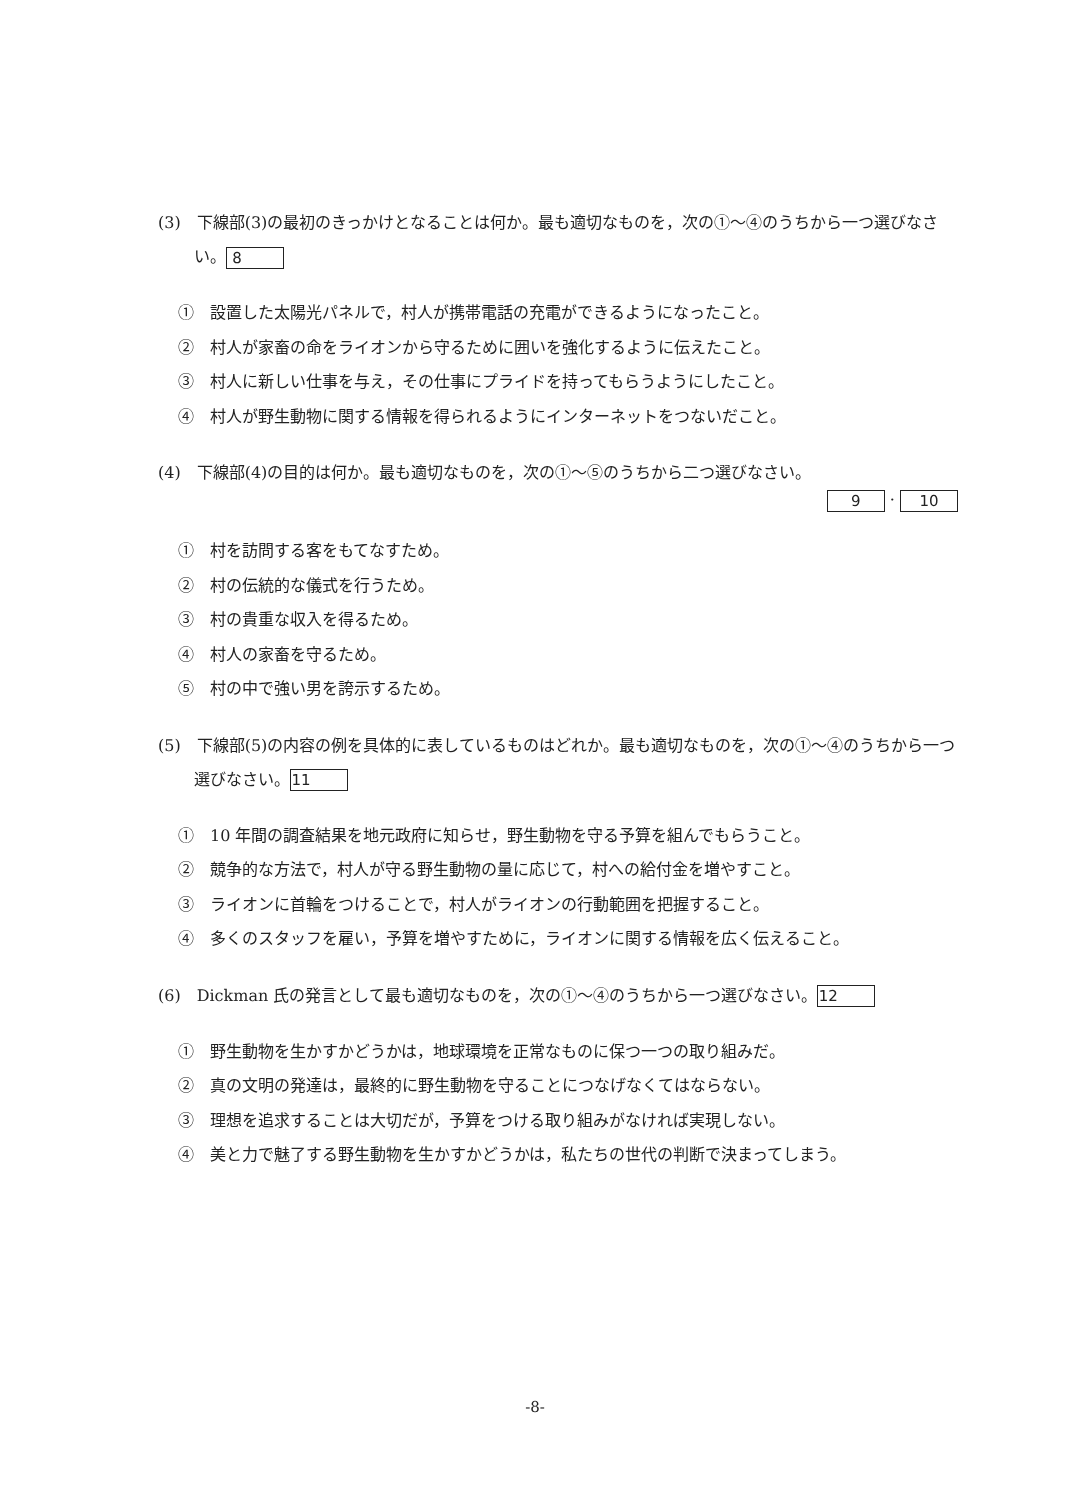(3)　下線部(3)の最初のきっかけとなることは何か。最も適切なものを，次の①～④のうちから一つ選びなさい。 8
①　設置した太陽光パネルで，村人が携帯電話の充電ができるようになったこと。
②　村人が家畜の命をライオンから守るために囲いを強化するように伝えたこと。
③　村人に新しい仕事を与え，その仕事にプライドを持ってもらうようにしたこと。
④　村人が野生動物に関する情報を得られるようにインターネットをつないだこと。
(4)　下線部(4)の目的は何か。最も適切なものを，次の①～⑤のうちから二つ選びなさい。
9 · 10
①　村を訪問する客をもてなすため。
②　村の伝統的な儀式を行うため。
③　村の貴重な収入を得るため。
④　村人の家畜を守るため。
⑤　村の中で強い男を誇示するため。
(5)　下線部(5)の内容の例を具体的に表しているものはどれか。最も適切なものを，次の①～④のうちから一つ選びなさい。 11
①　10 年間の調査結果を地元政府に知らせ，野生動物を守る予算を組んでもらうこと。
②　競争的な方法で，村人が守る野生動物の量に応じて，村への給付金を増やすこと。
③　ライオンに首輪をつけることで，村人がライオンの行動範囲を把握すること。
④　多くのスタッフを雇い，予算を増やすために，ライオンに関する情報を広く伝えること。
(6)　Dickman 氏の発言として最も適切なものを，次の①～④のうちから一つ選びなさい。 12
①　野生動物を生かすかどうかは，地球環境を正常なものに保つ一つの取り組みだ。
②　真の文明の発達は，最終的に野生動物を守ることにつなげなくてはならない。
③　理想を追求することは大切だが，予算をつける取り組みがなければ実現しない。
④　美と力で魅了する野生動物を生かすかどうかは，私たちの世代の判断で決まってしまう。
-8-